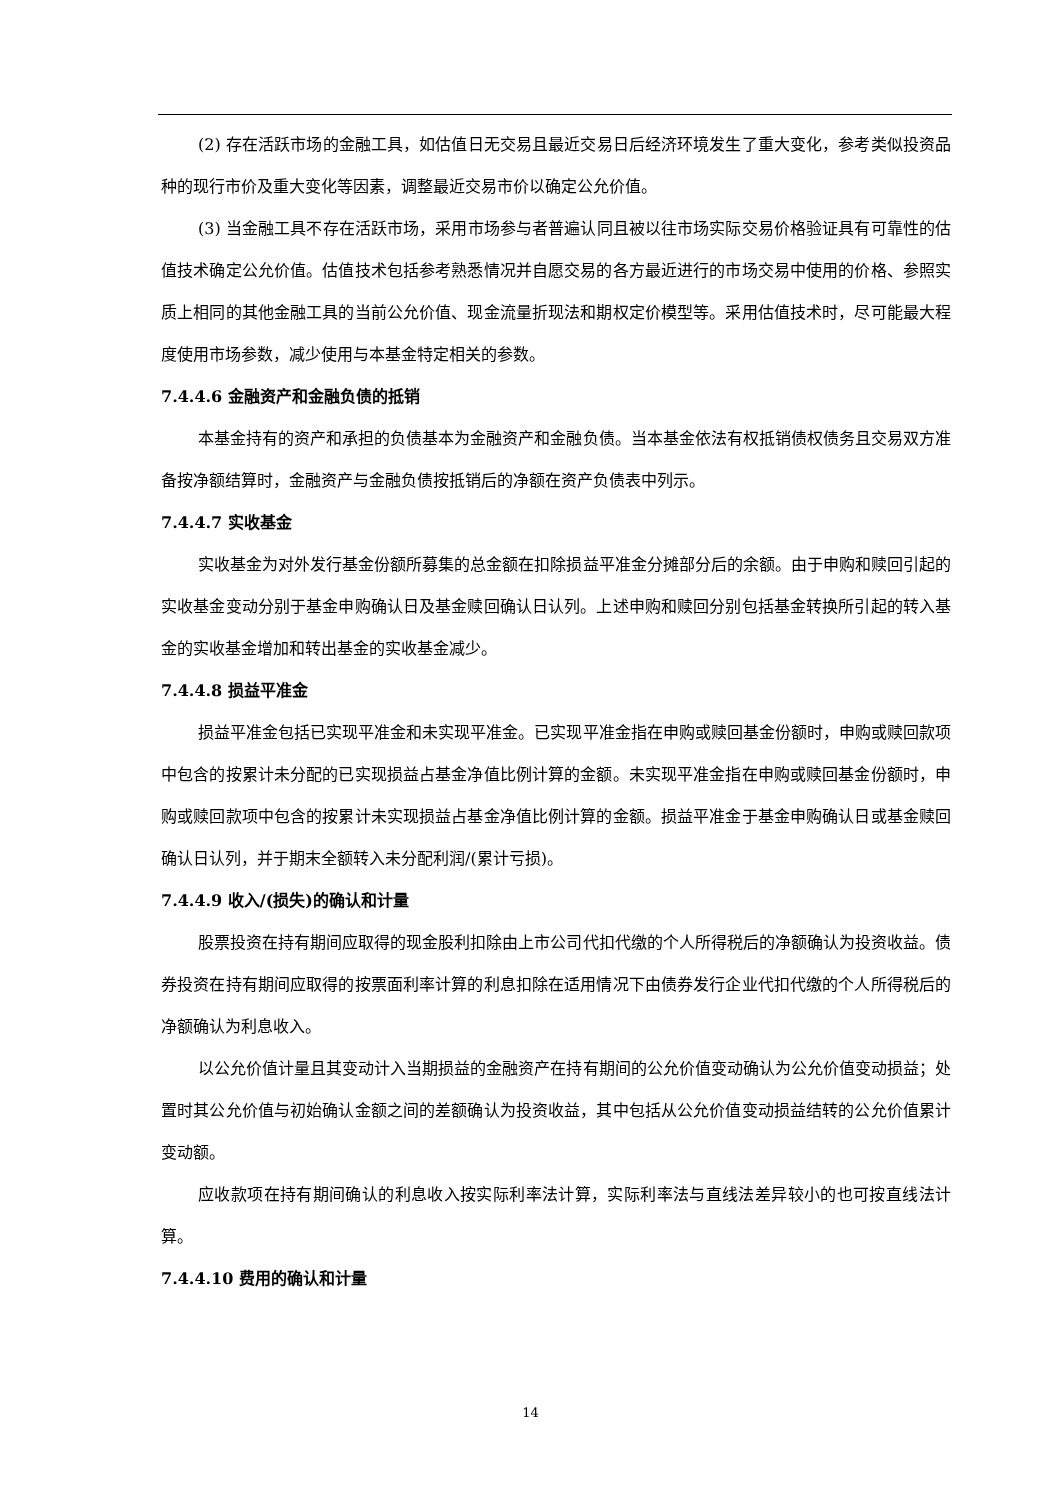(2) 存在活跃市场的金融工具，如估值日无交易且最近交易日后经济环境发生了重大变化，参考类似投资品种的现行市价及重大变化等因素，调整最近交易市价以确定公允价值。
(3) 当金融工具不存在活跃市场，采用市场参与者普遍认同且被以往市场实际交易价格验证具有可靠性的估值技术确定公允价值。估值技术包括参考熟悉情况并自愿交易的各方最近进行的市场交易中使用的价格、参照实质上相同的其他金融工具的当前公允价值、现金流量折现法和期权定价模型等。采用估值技术时，尽可能最大程度使用市场参数，减少使用与本基金特定相关的参数。
7.4.4.6 金融资产和金融负债的抵销
本基金持有的资产和承担的负债基本为金融资产和金融负债。当本基金依法有权抵销债权债务且交易双方准备按净额结算时，金融资产与金融负债按抵销后的净额在资产负债表中列示。
7.4.4.7 实收基金
实收基金为对外发行基金份额所募集的总金额在扣除损益平准金分摊部分后的余额。由于申购和赎回引起的实收基金变动分别于基金申购确认日及基金赎回确认日认列。上述申购和赎回分别包括基金转换所引起的转入基金的实收基金增加和转出基金的实收基金减少。
7.4.4.8 损益平准金
损益平准金包括已实现平准金和未实现平准金。已实现平准金指在申购或赎回基金份额时，申购或赎回款项中包含的按累计未分配的已实现损益占基金净值比例计算的金额。未实现平准金指在申购或赎回基金份额时，申购或赎回款项中包含的按累计未实现损益占基金净值比例计算的金额。损益平准金于基金申购确认日或基金赎回确认日认列，并于期末全额转入未分配利润/(累计亏损)。
7.4.4.9 收入/(损失)的确认和计量
股票投资在持有期间应取得的现金股利扣除由上市公司代扣代缴的个人所得税后的净额确认为投资收益。债券投资在持有期间应取得的按票面利率计算的利息扣除在适用情况下由债券发行企业代扣代缴的个人所得税后的净额确认为利息收入。
以公允价值计量且其变动计入当期损益的金融资产在持有期间的公允价值变动确认为公允价值变动损益；处置时其公允价值与初始确认金额之间的差额确认为投资收益，其中包括从公允价值变动损益结转的公允价值累计变动额。
应收款项在持有期间确认的利息收入按实际利率法计算，实际利率法与直线法差异较小的也可按直线法计算。
7.4.4.10 费用的确认和计量
14